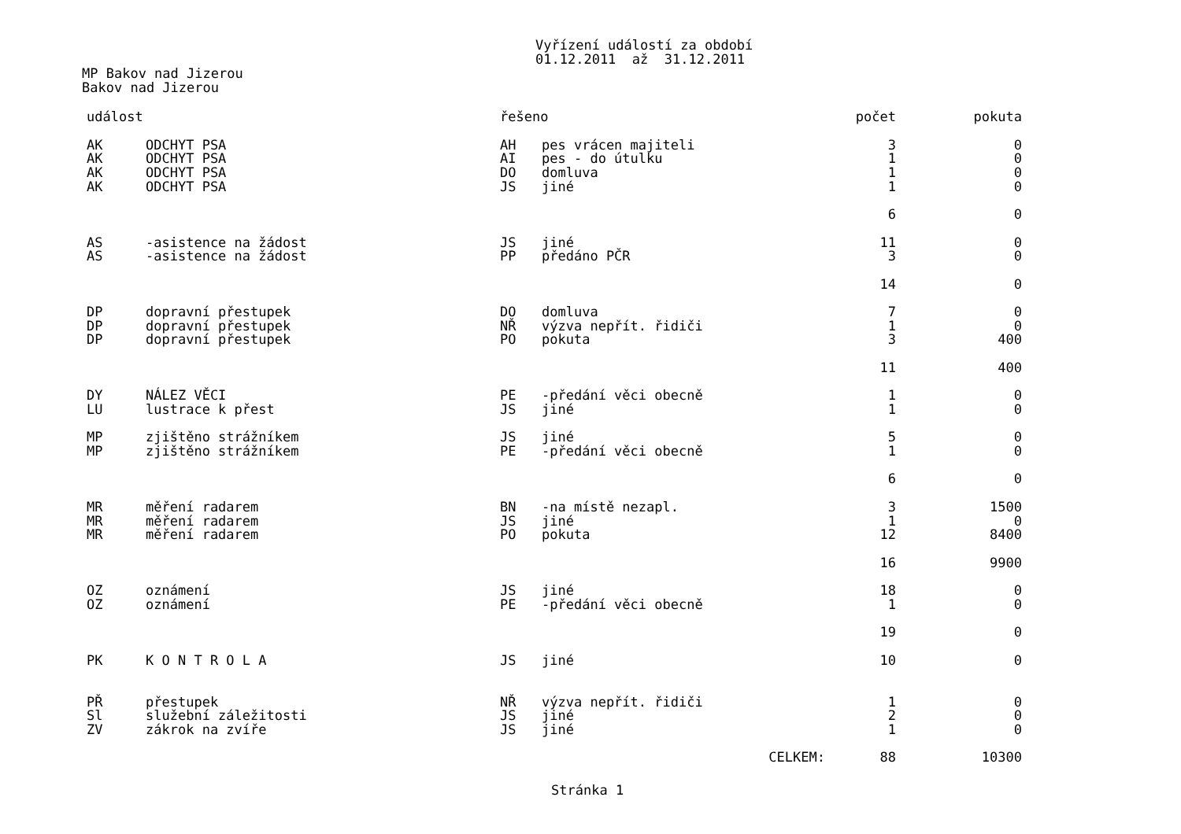Vyřízení událostí za období
01.12.2011 až 31.12.2011
MP Bakov nad Jizerou
Bakov nad Jizerou
| událost | | řešeno | | počet | pokuta |
| --- | --- | --- | --- | --- | --- |
| AK | ODCHYT PSA | AH | pes vrácen majiteli | 3 | 0 |
| AK | ODCHYT PSA | AI | pes - do útulku | 1 | 0 |
| AK | ODCHYT PSA | DO | domluva | 1 | 0 |
| AK | ODCHYT PSA | JS | jiné | 1 | 0 |
| | | | | 6 | 0 |
| AS | -asistence na žádost | JS | jiné | 11 | 0 |
| AS | -asistence na žádost | PP | předáno PČR | 3 | 0 |
| | | | | 14 | 0 |
| DP | dopravní přestupek | DO | domluva | 7 | 0 |
| DP | dopravní přestupek | NŘ | výzva nepřít. řidiči | 1 | 0 |
| DP | dopravní přestupek | PO | pokuta | 3 | 400 |
| | | | | 11 | 400 |
| DY | NÁLEZ VĚCI | PE | -předání věci obecně | 1 | 0 |
| LU | lustrace k přest | JS | jiné | 1 | 0 |
| MP | zjištěno strážníkem | JS | jiné | 5 | 0 |
| MP | zjištěno strážníkem | PE | -předání věci obecně | 1 | 0 |
| | | | | 6 | 0 |
| MR | měření radarem | BN | -na místě nezapl. | 3 | 1500 |
| MR | měření radarem | JS | jiné | 1 | 0 |
| MR | měření radarem | PO | pokuta | 12 | 8400 |
| | | | | 16 | 9900 |
| OZ | oznámení | JS | jiné | 18 | 0 |
| OZ | oznámení | PE | -předání věci obecně | 1 | 0 |
| | | | | 19 | 0 |
| PK | K O N T R O L A | JS | jiné | 10 | 0 |
| PŘ | přestupek | NŘ | výzva nepřít. řidiči | 1 | 0 |
| Sl | služební záležitosti | JS | jiné | 2 | 0 |
| ZV | zákrok na zvíře | JS | jiné | 1 | 0 |
| | | | CELKEM: | 88 | 10300 |
Stránka 1